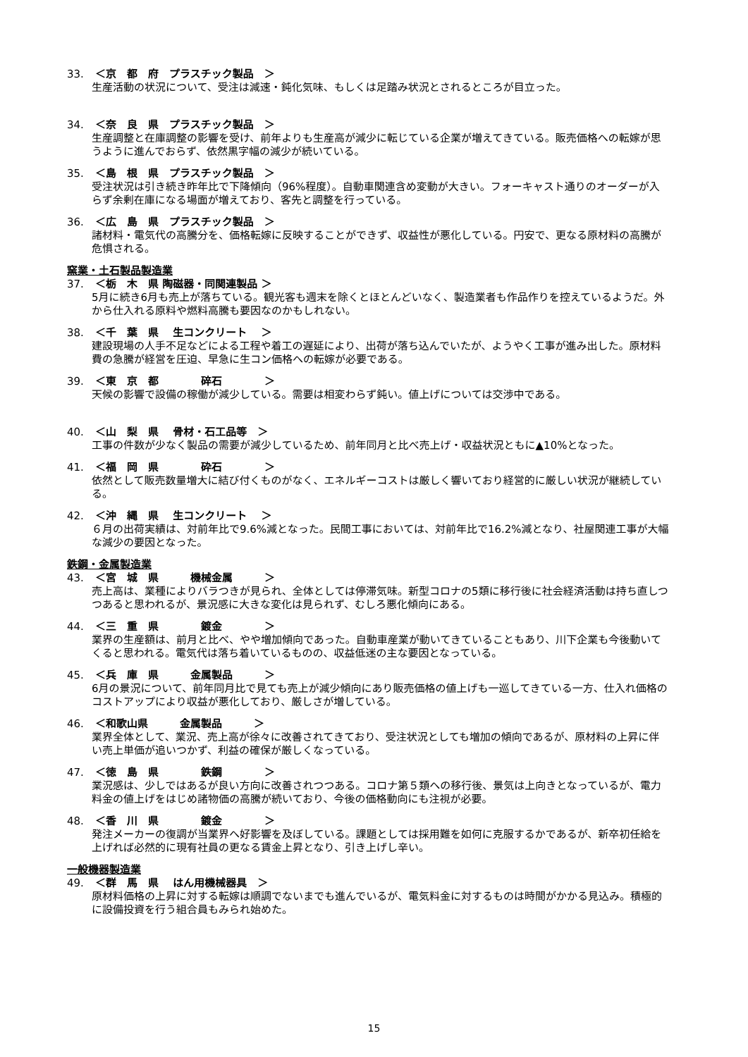33. ＜京　都　府　プラスチック製品　＞
生産活動の状況について、受注は減速・鈍化気味、もしくは足踏み状況とされるところが目立った。
34. ＜奈　良　県　プラスチック製品　＞
生産調整と在庫調整の影響を受け、前年よりも生産高が減少に転じている企業が増えてきている。販売価格への転嫁が思うように進んでおらず、依然黒字幅の減少が続いている。
35. ＜島　根　県　プラスチック製品　＞
受注状況は引き続き昨年比で下降傾向（96%程度）。自動車関連含め変動が大きい。フォーキャスト通りのオーダーが入らず余剰在庫になる場面が増えており、客先と調整を行っている。
36. ＜広　島　県　プラスチック製品　＞
諸材料・電気代の高騰分を、価格転嫁に反映することができず、収益性が悪化している。円安で、更なる原材料の高騰が危惧される。
窯業・土石製品製造業
37. ＜栃　木　県 陶磁器・同関連製品 ＞
5月に続き6月も売上が落ちている。観光客も週末を除くとほとんどいなく、製造業者も作品作りを控えているようだ。外から仕入れる原料や燃料高騰も要因なのかもしれない。
38. ＜千　葉　県　 生コンクリート　 ＞
建設現場の人手不足などによる工程や着工の遅延により、出荷が落ち込んでいたが、ようやく工事が進み出した。原材料費の急騰が経営を圧迫、早急に生コン価格への転嫁が必要である。
39. ＜東　京　都　　　　碎石　　　　＞
天候の影響で設備の稼働が減少している。需要は相変わらず鈍い。値上げについては交渉中である。
40. ＜山　梨　県　 骨材・石工品等　＞
工事の件数が少なく製品の需要が減少しているため、前年同月と比べ売上げ・収益状況ともに▲10%となった。
41. ＜福　岡　県　　　　砕石　　　　＞
依然として販売数量増大に結び付くものがなく、エネルギーコストは厳しく響いており経営的に厳しい状況が継続している。
42. ＜沖　縄　県　 生コンクリート　 ＞
６月の出荷実績は、対前年比で9.6%減となった。民間工事においては、対前年比で16.2%減となり、社屋関連工事が大幅な減少の要因となった。
鉄鋼・金属製造業
43. ＜宮　城　県　　　機械金属　　　＞
売上高は、業種によりバラつきが見られ、全体としては停滞気味。新型コロナの5類に移行後に社会経済活動は持ち直しつつあると思われるが、景況感に大きな変化は見られず、むしろ悪化傾向にある。
44. ＜三　重　県　　　　鍍金　　　　＞
業界の生産額は、前月と比べ、やや増加傾向であった。自動車産業が動いてきていることもあり、川下企業も今後動いてくると思われる。電気代は落ち着いているものの、収益低迷の主な要因となっている。
45. ＜兵　庫　県　　　金属製品　　　＞
6月の景況について、前年同月比で見ても売上が減少傾向にあり販売価格の値上げも一巡してきている一方、仕入れ価格のコストアップにより収益が悪化しており、厳しさが増している。
46. ＜和歌山県　　　金属製品　　　＞
業界全体として、業況、売上高が徐々に改善されてきており、受注状況としても増加の傾向であるが、原材料の上昇に伴い売上単価が追いつかず、利益の確保が厳しくなっている。
47. ＜徳　島　県　　　　鉄鋼　　　　＞
業況感は、少しではあるが良い方向に改善されつつある。コロナ第５類への移行後、景気は上向きとなっているが、電力料金の値上げをはじめ諸物価の高騰が続いており、今後の価格動向にも注視が必要。
48. ＜香　川　県　　　　鍍金　　　　＞
発注メーカーの復調が当業界へ好影響を及ぼしている。課題としては採用難を如何に克服するかであるが、新卒初任給を上げれば必然的に現有社員の更なる賃金上昇となり、引き上げし辛い。
一般機器製造業
49. ＜群　馬　県　 はん用機械器具　＞
原材料価格の上昇に対する転嫁は順調でないまでも進んでいるが、電気料金に対するものは時間がかかる見込み。積極的に設備投資を行う組合員もみられ始めた。
15